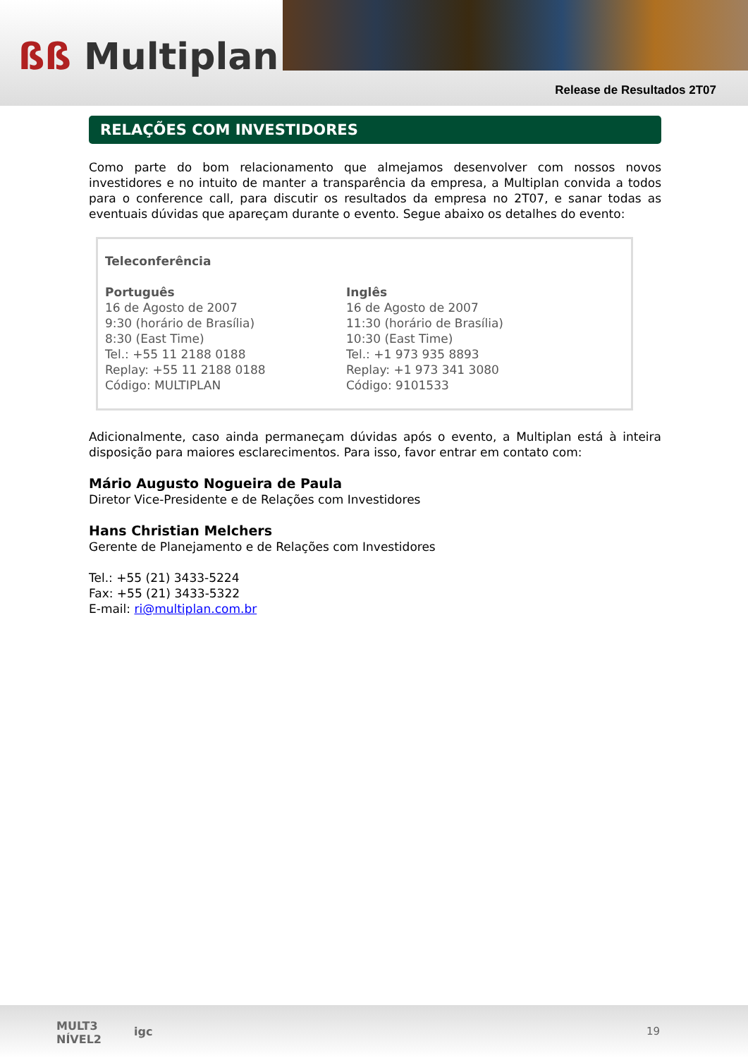ßß Multiplan
Release de Resultados 2T07
RELAÇÕES COM INVESTIDORES
Como parte do bom relacionamento que almejamos desenvolver com nossos novos investidores e no intuito de manter a transparência da empresa, a Multiplan convida a todos para o conference call, para discutir os resultados da empresa no 2T07, e sanar todas as eventuais dúvidas que apareçam durante o evento. Segue abaixo os detalhes do evento:
Teleconferência
Português
16 de Agosto de 2007
9:30 (horário de Brasília)
8:30 (East Time)
Tel.: +55 11 2188 0188
Replay: +55 11 2188 0188
Código: MULTIPLAN
Inglês
16 de Agosto de 2007
11:30 (horário de Brasília)
10:30 (East Time)
Tel.: +1 973 935 8893
Replay: +1 973 341 3080
Código: 9101533
Adicionalmente, caso ainda permaneçam dúvidas após o evento, a Multiplan está à inteira disposição para maiores esclarecimentos. Para isso, favor entrar em contato com:
Mário Augusto Nogueira de Paula
Diretor Vice-Presidente e de Relações com Investidores
Hans Christian Melchers
Gerente de Planejamento e de Relações com Investidores
Tel.: +55 (21) 3433-5224
Fax: +55 (21) 3433-5322
E-mail: ri@multiplan.com.br
MULT3
NÍVEL2
igc 19